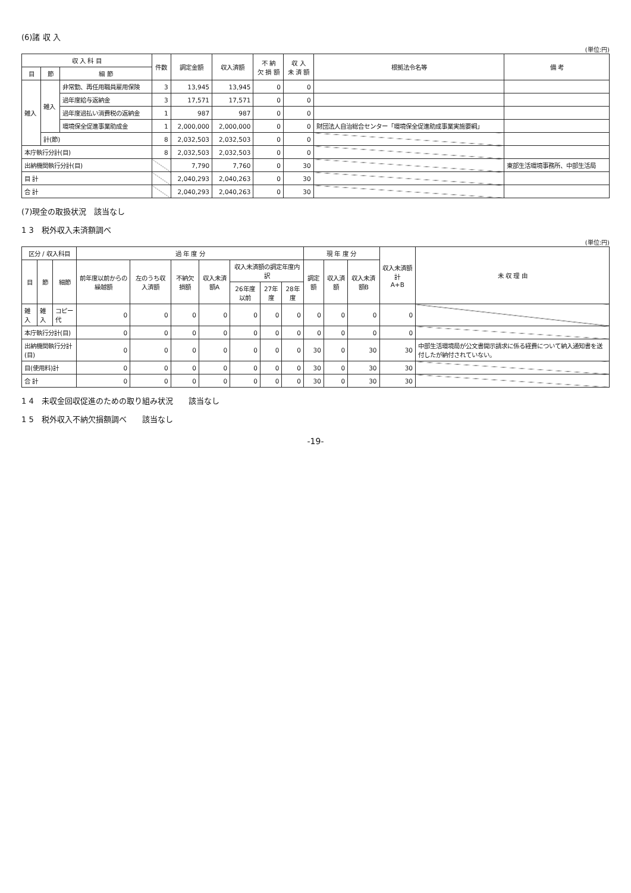(6)諸 収 入
(単位:円)
| 収 入 科 目 | | | 件数 | 調定金額 | 収入済額 | 不 納 欠 損 額 | 収 入 未 済 額 | 根拠法令名等 | 備 考 |
| --- | --- | --- | --- | --- | --- | --- | --- | --- | --- |
| 目 | 節 | 細 節 | | | | | | | |
| 雑入 | 雑入 | 非常勤、再任用職員雇用保険 | 3 | 13,945 | 13,945 | 0 | 0 | | |
| | | 過年度給与返納金 | 3 | 17,571 | 17,571 | 0 | 0 | | |
| | | 過年度過払い消費税の返納金 | 1 | 987 | 987 | 0 | 0 | | |
| | | 環境保全促進事業助成金 | 1 | 2,000,000 | 2,000,000 | 0 | 0 | 財団法人自治総合センター「環境保全促進助成事業実施要綱」 | |
| | 計(節) | | 8 | 2,032,503 | 2,032,503 | 0 | 0 | | |
| 本庁執行分計(目) | | | 8 | 2,032,503 | 2,032,503 | 0 | 0 | | |
| 出納機関執行分計(目) | | | | 7,790 | 7,760 | 0 | 30 | | 東部生活環境事務所、中部生活局 |
| 目 計 | | | | 2,040,293 | 2,040,263 | 0 | 30 | | |
| 合 計 | | | | 2,040,293 | 2,040,263 | 0 | 30 | | |
(7)現金の取扱状況　該当なし
1 3　税外収入未済額調べ
(単位:円)
| 区分 / 収入科目 | | | 過 年 度 分 | | | | | | | 現 年 度 分 | | | 収入未済額 計 A+B | 未 収 理 由 |
| --- | --- | --- | --- | --- | --- | --- | --- | --- | --- | --- | --- | --- | --- | --- |
| 目 | 節 | 細節 | 前年度以前からの繰越額 | 左のうち収入済額 | 不納欠損額 | 収入未済額A | 収入未済額の調定年度内訳 | | | 調定額 | 収入済額 | 収入未済額B | | |
| | | | | | | | 26年度以前 | 27年度 | 28年度 | | | | | |
| 雑入 | 雑入 | コピー代 | 0 | 0 | 0 | 0 | 0 | 0 | 0 | 0 | 0 | 0 | 0 | |
| 本庁執行分計(目) | | | 0 | 0 | 0 | 0 | 0 | 0 | 0 | 0 | 0 | 0 | 0 | |
| 出納機関執行分計(目) | | | 0 | 0 | 0 | 0 | 0 | 0 | 0 | 30 | 0 | 30 | 30 | 中部生活環境局が公文書開示請求に係る経費について納入通知書を送付したが納付されていない。 |
| 目(使用料)計 | | | 0 | 0 | 0 | 0 | 0 | 0 | 0 | 30 | 0 | 30 | 30 | |
| 合 計 | | | 0 | 0 | 0 | 0 | 0 | 0 | 0 | 30 | 0 | 30 | 30 | |
1 4　未収金回収促進のための取り組み状況　　該当なし
1 5　税外収入不納欠損額調べ　　該当なし
-19-